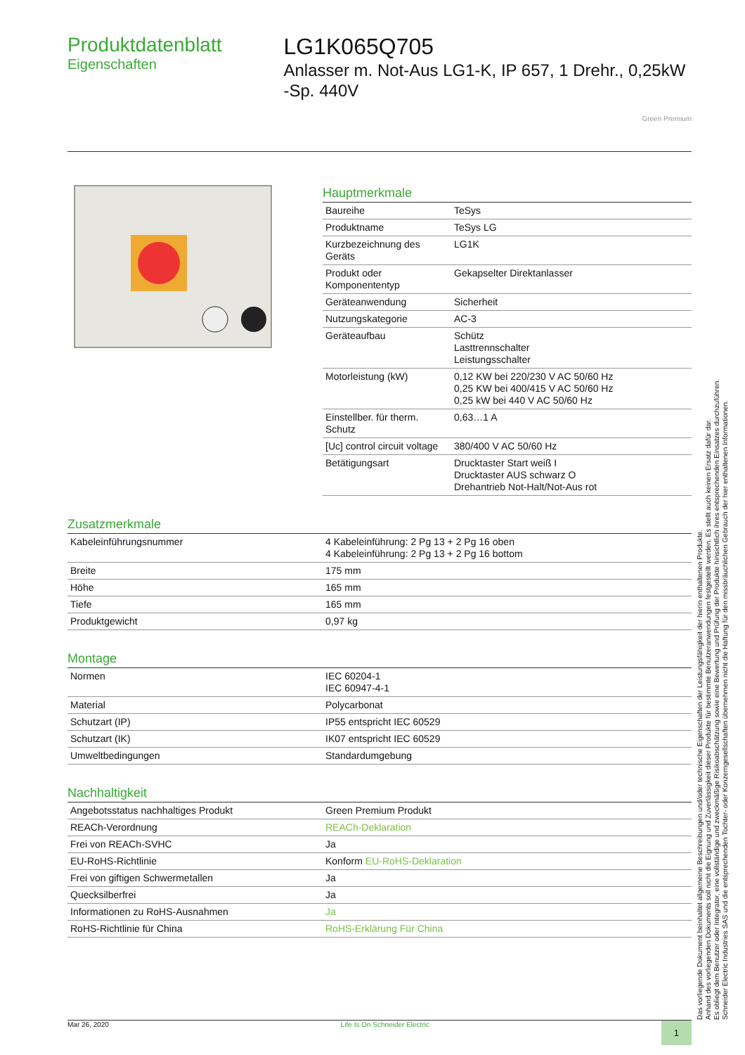Produktdatenblatt
Eigenschaften
LG1K065Q705
Anlasser m. Not-Aus LG1-K, IP 657, 1 Drehr., 0,25kW -Sp. 440V
Green Premium
Hauptmerkmale
| Baureihe | TeSys |
| Produktname | TeSys LG |
| Kurzbezeichnung des Geräts | LG1K |
| Produkt oder Komponententyp | Gekapselter Direktanlasser |
| Geräteanwendung | Sicherheit |
| Nutzungskategorie | AC-3 |
| Geräteaufbau | Schütz Lasttrennschalter Leistungsschalter |
| Motorleistung (kW) | 0,12 KW bei 220/230 V AC 50/60 Hz 0,25 KW bei 400/415 V AC 50/60 Hz 0,25 kW bei 440 V AC 50/60 Hz |
| Einstellber. für therm. Schutz | 0,63…1 A |
| [Uc] control circuit voltage | 380/400 V AC 50/60 Hz |
| Betätigungsart | Drucktaster Start weiß I Drucktaster AUS schwarz O Drehantrieb Not-Halt/Not-Aus rot |
Zusatzmerkmale
| Kabeleinführungsnummer | 4 Kabeleinführung: 2 Pg 13 + 2 Pg 16 oben 4 Kabeleinführung: 2 Pg 13 + 2 Pg 16 bottom |
| Breite | 175 mm |
| Höhe | 165 mm |
| Tiefe | 165 mm |
| Produktgewicht | 0,97 kg |
Montage
| Normen | IEC 60204-1 IEC 60947-4-1 |
| Material | Polycarbonat |
| Schutzart (IP) | IP55 entspricht IEC 60529 |
| Schutzart (IK) | IK07 entspricht IEC 60529 |
| Umweltbedingungen | Standardumgebung |
Nachhaltigkeit
| Angebotsstatus nachhaltiges Produkt | Green Premium Produkt |
| REACh-Verordnung | REACh-Deklaration |
| Frei von REACh-SVHC | Ja |
| EU-RoHS-Richtlinie | Konform EU-RoHS-Deklaration |
| Frei von giftigen Schwermetallen | Ja |
| Quecksilberfrei | Ja |
| Informationen zu RoHS-Ausnahmen | Ja |
| RoHS-Richtlinie für China | RoHS-Erklärung Für China |
Mar 26, 2020 Life Is On Schneider Electric 1
Das vorliegende Dokument beinhaltet allgemeine Beschreibungen und/oder technische Eigenschaften der Leistungsfähigkeit der hierin enthaltenen Produkte.
Anhand des vorliegenden Dokuments soll nicht die Eignung und Zuverlässigkeit dieser Produkte für bestimmte Benutzeranwendungen festgestellt werden. Es stellt auch keinen Ersatz dafür dar.
Es obliegt dem Benutzer oder Integrator, eine vollständige und zweckmäßige Risikoabschätzung sowie eine Bewertung und Prüfung der Produkte hinsichtlich ihres entsprechenden Einsatzes durchzuführen.
Schneider Electric Industries SAS und die entsprechenden Tochter- oder Konzerngesellschaften übernehmen nicht die Haftung für den missbräuchlichen Gebrauch der hier enthaltenen Informationen.